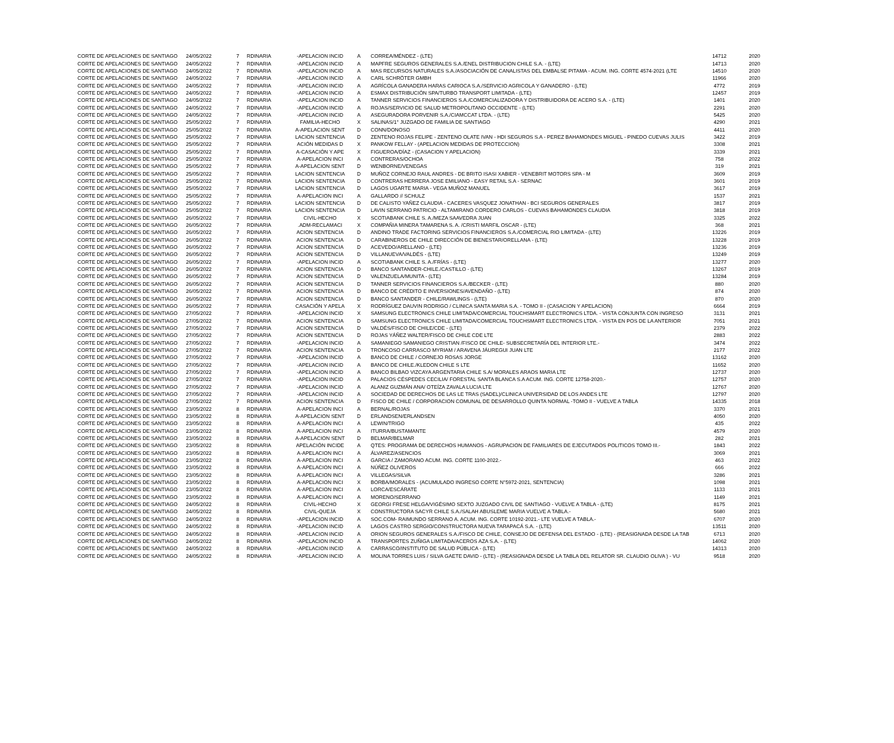| CORTE DE APELACIONES DE SANTIAGO | 24/05/2022 | 7 | RDINARIA | -APELACION INCID | A | CORREA/MÉNDEZ - (LTE) | 14712 | 2020 |
| CORTE DE APELACIONES DE SANTIAGO | 24/05/2022 | 7 | RDINARIA | -APELACION INCID | A | MAPFRE SEGUROS GENERALES S.A./ENEL DISTRIBUCION CHILE S.A. - (LTE) | 14713 | 2020 |
| CORTE DE APELACIONES DE SANTIAGO | 24/05/2022 | 7 | RDINARIA | -APELACION INCID | A | MAS RECURSOS NATURALES S.A./ASOCIACIÓN DE CANALISTAS DEL EMBALSE PITAMA - ACUM. ING. CORTE 4574-2021 (LTE | 14510 | 2020 |
| CORTE DE APELACIONES DE SANTIAGO | 24/05/2022 | 7 | RDINARIA | -APELACION INCID | A | CARL SCHRÖTER GMBH | 11966 | 2020 |
| CORTE DE APELACIONES DE SANTIAGO | 24/05/2022 | 7 | RDINARIA | -APELACION INCID | A | AGRÍCOLA GANADERA HARAS CARIOCA S.A./SERVICIO AGRICOLA Y GANADERO - (LTE) | 4772 | 2019 |
| CORTE DE APELACIONES DE SANTIAGO | 24/05/2022 | 7 | RDINARIA | -APELACION INCID | A | ESMAX DISTRIBUCIÓN SPA/TURBO TRANSPORT LIMITADA - (LTE) | 12457 | 2019 |
| CORTE DE APELACIONES DE SANTIAGO | 24/05/2022 | 7 | RDINARIA | -APELACION INCID | A | TANNER SERVICIOS FINANCIEROS S.A./COMERCIALIZADORA Y DISTRIBUIDORA DE ACERO S.A. - (LTE) | 1401 | 2020 |
| CORTE DE APELACIONES DE SANTIAGO | 24/05/2022 | 7 | RDINARIA | -APELACION INCID | A | ROJAS/SERVICIO DE SALUD METROPOLITANO OCCIDENTE - (LTE) | 2291 | 2020 |
| CORTE DE APELACIONES DE SANTIAGO | 24/05/2022 | 7 | RDINARIA | -APELACION INCID | A | ASEGURADORA PORVENIR S.A./CIAMCCAT LTDA. - (LTE) | 5425 | 2020 |
| CORTE DE APELACIONES DE SANTIAGO | 25/05/2022 | 7 | RDINARIA | FAMILIA-HECHO | X | SALINAS/1° JUZGADO DE FAMILIA DE SANTIAGO | 4290 | 2021 |
| CORTE DE APELACIONES DE SANTIAGO | 25/05/2022 | 7 | RDINARIA | A-APELACION SENT | D | CONN/DONOSO | 4411 | 2020 |
| CORTE DE APELACIONES DE SANTIAGO | 25/05/2022 | 7 | RDINARIA | LACION SENTENCIA | D | ZENTENO ROJAS FELIPE - ZENTENO OLATE IVAN - HDI SEGUROS S.A - PEREZ BAHAMONDES MIGUEL - PINEDO CUEVAS JULIS | 3422 | 2019 |
| CORTE DE APELACIONES DE SANTIAGO | 25/05/2022 | 7 | RDINARIA | ACIÓN MEDIDAS D | X | PANKOW FELLAY - (APELACION MEDIDAS DE PROTECCION) | 3308 | 2021 |
| CORTE DE APELACIONES DE SANTIAGO | 25/05/2022 | 7 | RDINARIA | A-CASACIÓN Y APE | X | FIGUEROA/DÍAZ - (CASACION Y APELACION) | 3339 | 2021 |
| CORTE DE APELACIONES DE SANTIAGO | 25/05/2022 | 7 | RDINARIA | A-APELACION INCI | A | CONTRERAS/OCHOA | 758 | 2022 |
| CORTE DE APELACIONES DE SANTIAGO | 25/05/2022 | 7 | RDINARIA | A-APELACION SENT | D | WENBORNE/VENEGAS | 319 | 2021 |
| CORTE DE APELACIONES DE SANTIAGO | 25/05/2022 | 7 | RDINARIA | LACION SENTENCIA | D | MUÑOZ CORNEJO RAUL ANDRES - DE BRITO ISASI XABIER - VENEBRIT MOTORS SPA - M | 3609 | 2019 |
| CORTE DE APELACIONES DE SANTIAGO | 25/05/2022 | 7 | RDINARIA | LACION SENTENCIA | D | CONTRERAS HERRERA JOSE EMILIANO - EASY RETAIL S.A - SERNAC | 3601 | 2019 |
| CORTE DE APELACIONES DE SANTIAGO | 25/05/2022 | 7 | RDINARIA | LACION SENTENCIA | D | LAGOS UGARTE MARIA - VEGA MUÑOZ MANUEL | 3617 | 2019 |
| CORTE DE APELACIONES DE SANTIAGO | 25/05/2022 | 7 | RDINARIA | A-APELACION INCI | A | GALLARDO // SCHULZ | 1537 | 2021 |
| CORTE DE APELACIONES DE SANTIAGO | 25/05/2022 | 7 | RDINARIA | LACION SENTENCIA | D | DE CALISTO YAÑEZ CLAUDIA - CACERES VASQUEZ JONATHAN - BCI SEGUROS GENERALES | 3817 | 2019 |
| CORTE DE APELACIONES DE SANTIAGO | 25/05/2022 | 7 | RDINARIA | LACION SENTENCIA | D | LAVIN SERRANO PATRICIO - ALTAMIRANO CORDERO CARLOS - CUEVAS BAHAMONDES CLAUDIA | 3818 | 2019 |
| CORTE DE APELACIONES DE SANTIAGO | 26/05/2022 | 7 | RDINARIA | CIVIL-HECHO | X | SCOTIABANK CHILE S. A./MEZA SAAVEDRA JUAN | 3325 | 2022 |
| CORTE DE APELACIONES DE SANTIAGO | 26/05/2022 | 7 | RDINARIA | .ADM-RECLAMACI | X | COMPAÑIA MINERA TAMARENA S. A. /CRISTI MARFIL OSCAR - (LTE) | 368 | 2021 |
| CORTE DE APELACIONES DE SANTIAGO | 26/05/2022 | 7 | RDINARIA | ACION SENTENCIA | D | ANDINO TRADE FACTORING SERVICIOS FINANCIEROS S.A./COMERCIAL RIO LIMITADA - (LTE) | 13226 | 2019 |
| CORTE DE APELACIONES DE SANTIAGO | 26/05/2022 | 7 | RDINARIA | ACION SENTENCIA | D | CARABINEROS DE CHILE DIRECCIÓN DE BIENESTAR/ORELLANA - (LTE) | 13228 | 2019 |
| CORTE DE APELACIONES DE SANTIAGO | 26/05/2022 | 7 | RDINARIA | ACION SENTENCIA | D | ACEVEDO/ARELLANO - (LTE) | 13236 | 2019 |
| CORTE DE APELACIONES DE SANTIAGO | 26/05/2022 | 7 | RDINARIA | ACION SENTENCIA | D | VILLANUEVA/VALDÉS - (LTE) | 13249 | 2019 |
| CORTE DE APELACIONES DE SANTIAGO | 26/05/2022 | 7 | RDINARIA | -APELACION INCID | A | SCOTIABANK CHILE S. A./FRÍAS - (LTE) | 13277 | 2020 |
| CORTE DE APELACIONES DE SANTIAGO | 26/05/2022 | 7 | RDINARIA | ACION SENTENCIA | D | BANCO SANTANDER-CHILE./CASTILLO - (LTE) | 13267 | 2019 |
| CORTE DE APELACIONES DE SANTIAGO | 26/05/2022 | 7 | RDINARIA | ACION SENTENCIA | D | VALENZUELA/MUNITA - (LTE) | 13284 | 2019 |
| CORTE DE APELACIONES DE SANTIAGO | 26/05/2022 | 7 | RDINARIA | ACION SENTENCIA | D | TANNER SERVICIOS FINANCIEROS S.A./BECKER - (LTE) | 880 | 2020 |
| CORTE DE APELACIONES DE SANTIAGO | 26/05/2022 | 7 | RDINARIA | ACION SENTENCIA | D | BANCO DE CRÉDITO E INVERSIONES/AVENDAÑO - (LTE) | 874 | 2020 |
| CORTE DE APELACIONES DE SANTIAGO | 26/05/2022 | 7 | RDINARIA | ACION SENTENCIA | D | BANCO SANTANDER - CHILE/RAWLINGS - (LTE) | 870 | 2020 |
| CORTE DE APELACIONES DE SANTIAGO | 26/05/2022 | 7 | RDINARIA | CASACIÓN Y APELA | X | RODRÍGUEZ DAUVIN RODRIGO / CLINICA SANTA MARIA S.A. - TOMO II - (CASACION Y APELACION) | 6664 | 2019 |
| CORTE DE APELACIONES DE SANTIAGO | 27/05/2022 | 7 | RDINARIA | -APELACION INCID | X | SAMSUNG ELECTRONICS CHILE LIMITADA/COMERCIAL TOUCHSMART ELECTRONICS LTDA. - VISTA CONJUNTA CON INGRESO | 3131 | 2021 |
| CORTE DE APELACIONES DE SANTIAGO | 27/05/2022 | 7 | RDINARIA | ACION SENTENCIA | D | SAMSUNG ELECTRONICS CHILE LIMITADA/COMERCIAL TOUCHSMART ELECTRONICS LTDA. - VISTA EN POS DE LA ANTERIOR | 7051 | 2021 |
| CORTE DE APELACIONES DE SANTIAGO | 27/05/2022 | 7 | RDINARIA | ACION SENTENCIA | D | VALDÉS/FISCO DE CHILE/CDE - (LTE) | 2379 | 2022 |
| CORTE DE APELACIONES DE SANTIAGO | 27/05/2022 | 7 | RDINARIA | ACION SENTENCIA | D | ROJAS YÁÑEZ WALTER/FISCO DE CHILE CDE LTE | 2883 | 2022 |
| CORTE DE APELACIONES DE SANTIAGO | 27/05/2022 | 7 | RDINARIA | -APELACION INCID | A | SAMANIEGO SAMANIEGO CRISTIAN /FISCO DE CHILE- SUBSECRETARÍA DEL INTERIOR LTE.- | 3474 | 2022 |
| CORTE DE APELACIONES DE SANTIAGO | 27/05/2022 | 7 | RDINARIA | ACION SENTENCIA | D | TRONCOSO CARRASCO MYRIAM / ARAVENA JÁUREGUI JUAN LTE | 2177 | 2022 |
| CORTE DE APELACIONES DE SANTIAGO | 27/05/2022 | 7 | RDINARIA | -APELACION INCID | A | BANCO DE CHILE / CORNEJO ROSAS JORGE | 13162 | 2020 |
| CORTE DE APELACIONES DE SANTIAGO | 27/05/2022 | 7 | RDINARIA | -APELACION INCID | A | BANCO DE CHILE./KLEDON CHILE S LTE | 11652 | 2020 |
| CORTE DE APELACIONES DE SANTIAGO | 27/05/2022 | 7 | RDINARIA | -APELACION INCID | A | BANCO BILBAO VIZCAYA ARGENTARIA CHILE S.A/ MORALES ARAOS MARIA LTE | 12737 | 2020 |
| CORTE DE APELACIONES DE SANTIAGO | 27/05/2022 | 7 | RDINARIA | -APELACION INCID | A | PALACIOS CÉSPEDES CECILIA/ FORESTAL SANTA BLANCA S.A ACUM. ING. CORTE 12758-2020.- | 12757 | 2020 |
| CORTE DE APELACIONES DE SANTIAGO | 27/05/2022 | 7 | RDINARIA | -APELACION INCID | A | ALANIZ GUZMÁN ANA/ OTEÍZA ZAVALA LUCIA LTE | 12767 | 2020 |
| CORTE DE APELACIONES DE SANTIAGO | 27/05/2022 | 7 | RDINARIA | -APELACION INCID | A | SOCIEDAD DE DERECHOS DE LAS LE TRAS (SADEL)/CLINICA UNIVERSIDAD DE LOS ANDES LTE | 12797 | 2020 |
| CORTE DE APELACIONES DE SANTIAGO | 27/05/2022 | 7 | RDINARIA | ACION SENTENCIA | D | FISCO DE CHILE / CORPORACION COMUNAL DE DESARROLLO QUINTA NORMAL -TOMO II - VUELVE A TABLA | 14335 | 2018 |
| CORTE DE APELACIONES DE SANTIAGO | 23/05/2022 | 8 | RDINARIA | A-APELACION INCI | A | BERNAL/ROJAS | 3370 | 2021 |
| CORTE DE APELACIONES DE SANTIAGO | 23/05/2022 | 8 | RDINARIA | A-APELACION SENT | D | ERLANDSEN/ERLANDSEN | 4050 | 2020 |
| CORTE DE APELACIONES DE SANTIAGO | 23/05/2022 | 8 | RDINARIA | A-APELACION INCI | A | LEWIN/TRIGO | 435 | 2022 |
| CORTE DE APELACIONES DE SANTIAGO | 23/05/2022 | 8 | RDINARIA | A-APELACION INCI | A | ITURRA/BUSTAMANTE | 4579 | 2020 |
| CORTE DE APELACIONES DE SANTIAGO | 23/05/2022 | 8 | RDINARIA | A-APELACION SENT | D | BELMAR/BELMAR | 282 | 2021 |
| CORTE DE APELACIONES DE SANTIAGO | 23/05/2022 | 8 | RDINARIA | APELACIÓN INCIDE | A | QTES: PROGRAMA DE DERECHOS HUMANOS - AGRUPACION DE FAMILIARES DE EJECUTADOS POLITICOS TOMO III.- | 1843 | 2022 |
| CORTE DE APELACIONES DE SANTIAGO | 23/05/2022 | 8 | RDINARIA | A-APELACION INCI | A | ÁLVAREZ/ASENCIOS | 3069 | 2021 |
| CORTE DE APELACIONES DE SANTIAGO | 23/05/2022 | 8 | RDINARIA | A-APELACION INCI | A | GARCIA / ZAMORANO ACUM. ING. CORTE 1100-2022.- | 463 | 2022 |
| CORTE DE APELACIONES DE SANTIAGO | 23/05/2022 | 8 | RDINARIA | A-APELACION INCI | A | NÚÑEZ OLIVEROS | 666 | 2022 |
| CORTE DE APELACIONES DE SANTIAGO | 23/05/2022 | 8 | RDINARIA | A-APELACION INCI | A | VILLEGAS/SILVA | 3286 | 2021 |
| CORTE DE APELACIONES DE SANTIAGO | 23/05/2022 | 8 | RDINARIA | A-APELACION INCI | X | BORBA/MORALES - (ACUMULADO INGRESO CORTE N°5972-2021, SENTENCIA) | 1098 | 2021 |
| CORTE DE APELACIONES DE SANTIAGO | 23/05/2022 | 8 | RDINARIA | A-APELACION INCI | A | LORCA/ESCÁRATE | 1133 | 2021 |
| CORTE DE APELACIONES DE SANTIAGO | 23/05/2022 | 8 | RDINARIA | A-APELACION INCI | A | MORENO/SERRANO | 1149 | 2021 |
| CORTE DE APELACIONES DE SANTIAGO | 24/05/2022 | 8 | RDINARIA | CIVIL-HECHO | X | GEORGI FRESE HELGA/VIGÉSIMO SEXTO JUZGADO CIVIL DE SANTIAGO - VUELVE A TABLA - (LTE) | 8175 | 2021 |
| CORTE DE APELACIONES DE SANTIAGO | 24/05/2022 | 8 | RDINARIA | CIVIL-QUEJA | X | CONSTRUCTORA SACYR CHILE S.A./SALAH ABUSLEME MARIA VUELVE A TABLA.- | 5680 | 2021 |
| CORTE DE APELACIONES DE SANTIAGO | 24/05/2022 | 8 | RDINARIA | -APELACION INCID | A | SOC.COM- RAIMUNDO SERRANO A. ACUM. ING. CORTE 10192-2021.- LTE VUELVE A TABLA.- | 6707 | 2020 |
| CORTE DE APELACIONES DE SANTIAGO | 24/05/2022 | 8 | RDINARIA | -APELACION INCID | A | LAGOS CASTRO SERGIO/CONSTRUCTORA NUEVA TARAPACÁ S.A. - (LTE) | 13511 | 2020 |
| CORTE DE APELACIONES DE SANTIAGO | 24/05/2022 | 8 | RDINARIA | -APELACION INCID | A | ORION SEGUROS GENERALES S.A./FISCO DE CHILE, CONSEJO DE DEFENSA DEL ESTADO - (LTE) - (REASIGNADA DESDE LA TAB | 6713 | 2020 |
| CORTE DE APELACIONES DE SANTIAGO | 24/05/2022 | 8 | RDINARIA | -APELACION INCID | A | TRANSPORTES ZUÑIGA LIMITADA/ACEROS AZA S.A. - (LTE) | 14062 | 2020 |
| CORTE DE APELACIONES DE SANTIAGO | 24/05/2022 | 8 | RDINARIA | -APELACION INCID | A | CARRASCO/INSTITUTO DE SALUD PÚBLICA - (LTE) | 14313 | 2020 |
| CORTE DE APELACIONES DE SANTIAGO | 24/05/2022 | 8 | RDINARIA | -APELACION INCID | A | MOLINA TORRES LUIS / SILVA GAETE DAVID - (LTE) - (REASIGNADA DESDE LA TABLA DEL RELATOR SR. CLAUDIO OLIVA ) - VU | 9518 | 2020 |